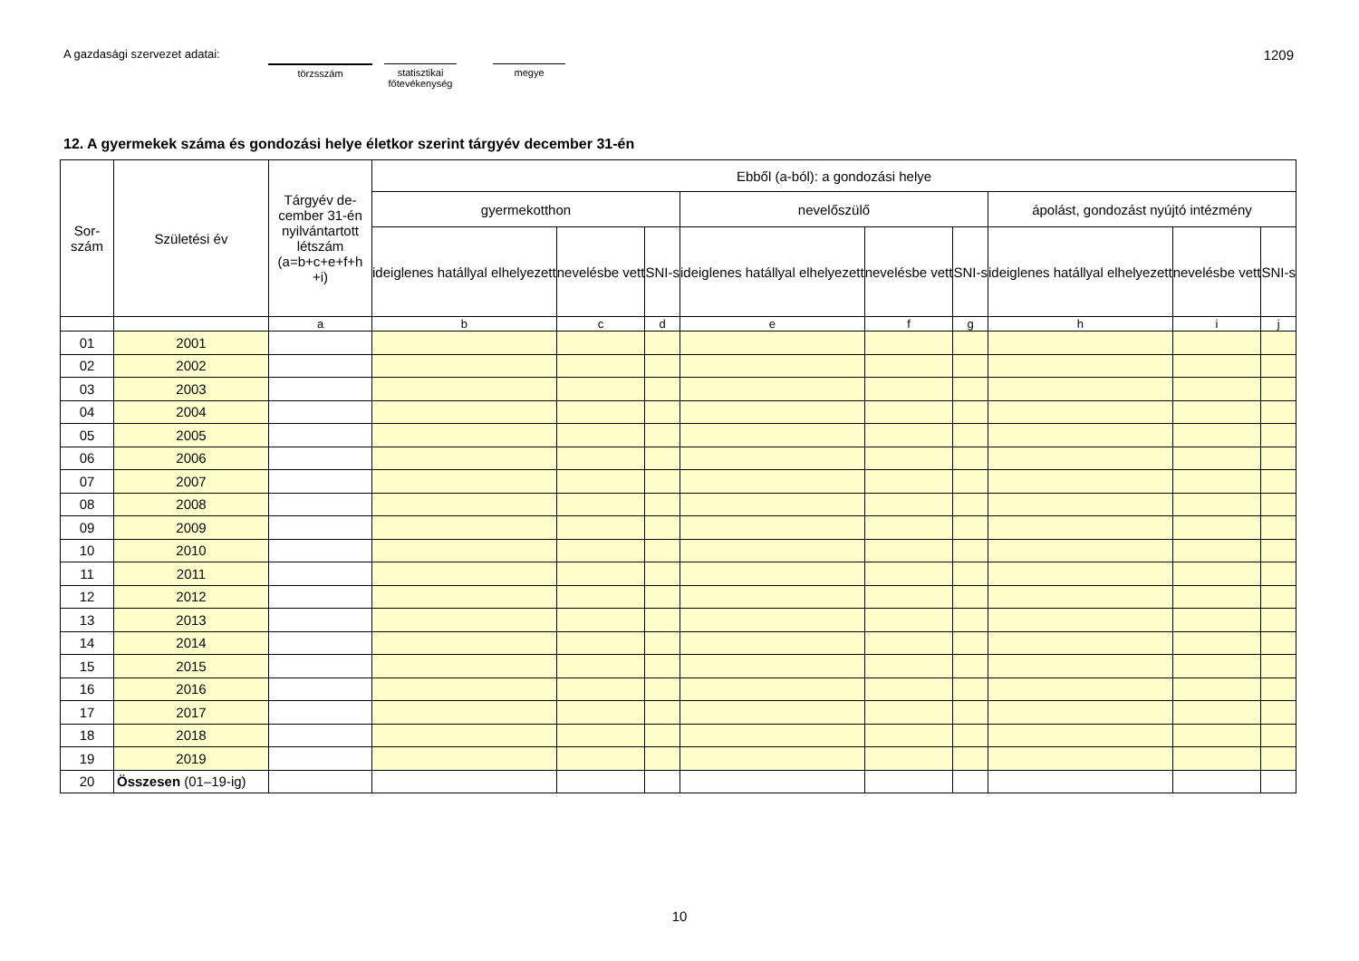A gazdasági szervezet adatai:
törzsszám
statisztikai
főtevékenység
megye
1209
12. A gyermekek száma és gondozási helye életkor szerint tárgyév december 31-én
| Sor- szám | Születési év | Tárgyév de- cember 31-én nyilvántartott létszám (a=b+c+e+f+h +i) | Ebből (a-ból): a gondozási helye | | | | | | | | |
| --- | --- | --- | --- | --- | --- | --- | --- | --- | --- | --- | --- |
| | | | gyermekotthon | | | nevelőszülő | | | ápolást, gondozást nyújtó intézmény | | |
| | | | ideiglenes hatállyal elhelyezett | nevelésbe vett | SNI-s | ideiglenes hatállyal elhelyezett | nevelésbe vett | SNI-s | ideiglenes hatállyal elhelyezett | nevelésbe vett | SNI-s |
| | | a | b | c | d | e | f | g | h | i | j |
| 01 | 2001 | | | | | | | | | | |
| 02 | 2002 | | | | | | | | | | |
| 03 | 2003 | | | | | | | | | | |
| 04 | 2004 | | | | | | | | | | |
| 05 | 2005 | | | | | | | | | | |
| 06 | 2006 | | | | | | | | | | |
| 07 | 2007 | | | | | | | | | | |
| 08 | 2008 | | | | | | | | | | |
| 09 | 2009 | | | | | | | | | | |
| 10 | 2010 | | | | | | | | | | |
| 11 | 2011 | | | | | | | | | | |
| 12 | 2012 | | | | | | | | | | |
| 13 | 2013 | | | | | | | | | | |
| 14 | 2014 | | | | | | | | | | |
| 15 | 2015 | | | | | | | | | | |
| 16 | 2016 | | | | | | | | | | |
| 17 | 2017 | | | | | | | | | | |
| 18 | 2018 | | | | | | | | | | |
| 19 | 2019 | | | | | | | | | | |
| 20 | Összesen (01–19-ig) | | | | | | | | | | |
10